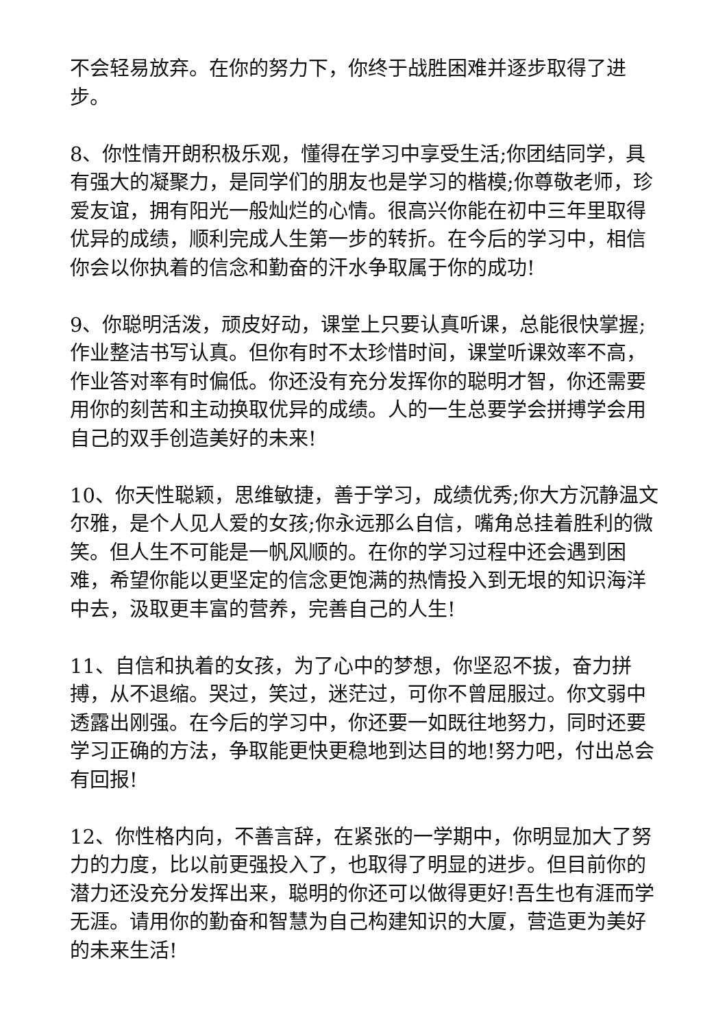不会轻易放弃。在你的努力下，你终于战胜困难并逐步取得了进步。
8、你性情开朗积极乐观，懂得在学习中享受生活;你团结同学，具有强大的凝聚力，是同学们的朋友也是学习的楷模;你尊敬老师，珍爱友谊，拥有阳光一般灿烂的心情。很高兴你能在初中三年里取得优异的成绩，顺利完成人生第一步的转折。在今后的学习中，相信你会以你执着的信念和勤奋的汗水争取属于你的成功!
9、你聪明活泼，顽皮好动，课堂上只要认真听课，总能很快掌握;作业整洁书写认真。但你有时不太珍惜时间，课堂听课效率不高，作业答对率有时偏低。你还没有充分发挥你的聪明才智，你还需要用你的刻苦和主动换取优异的成绩。人的一生总要学会拼搏学会用自己的双手创造美好的未来!
10、你天性聪颖，思维敏捷，善于学习，成绩优秀;你大方沉静温文尔雅，是个人见人爱的女孩;你永远那么自信，嘴角总挂着胜利的微笑。但人生不可能是一帆风顺的。在你的学习过程中还会遇到困难，希望你能以更坚定的信念更饱满的热情投入到无垠的知识海洋中去，汲取更丰富的营养，完善自己的人生!
11、自信和执着的女孩，为了心中的梦想，你坚忍不拔，奋力拼搏，从不退缩。哭过，笑过，迷茫过，可你不曾屈服过。你文弱中透露出刚强。在今后的学习中，你还要一如既往地努力，同时还要学习正确的方法，争取能更快更稳地到达目的地!努力吧，付出总会有回报!
12、你性格内向，不善言辞，在紧张的一学期中，你明显加大了努力的力度，比以前更强投入了，也取得了明显的进步。但目前你的潜力还没充分发挥出来，聪明的你还可以做得更好!吾生也有涯而学无涯。请用你的勤奋和智慧为自己构建知识的大厦，营造更为美好的未来生活!